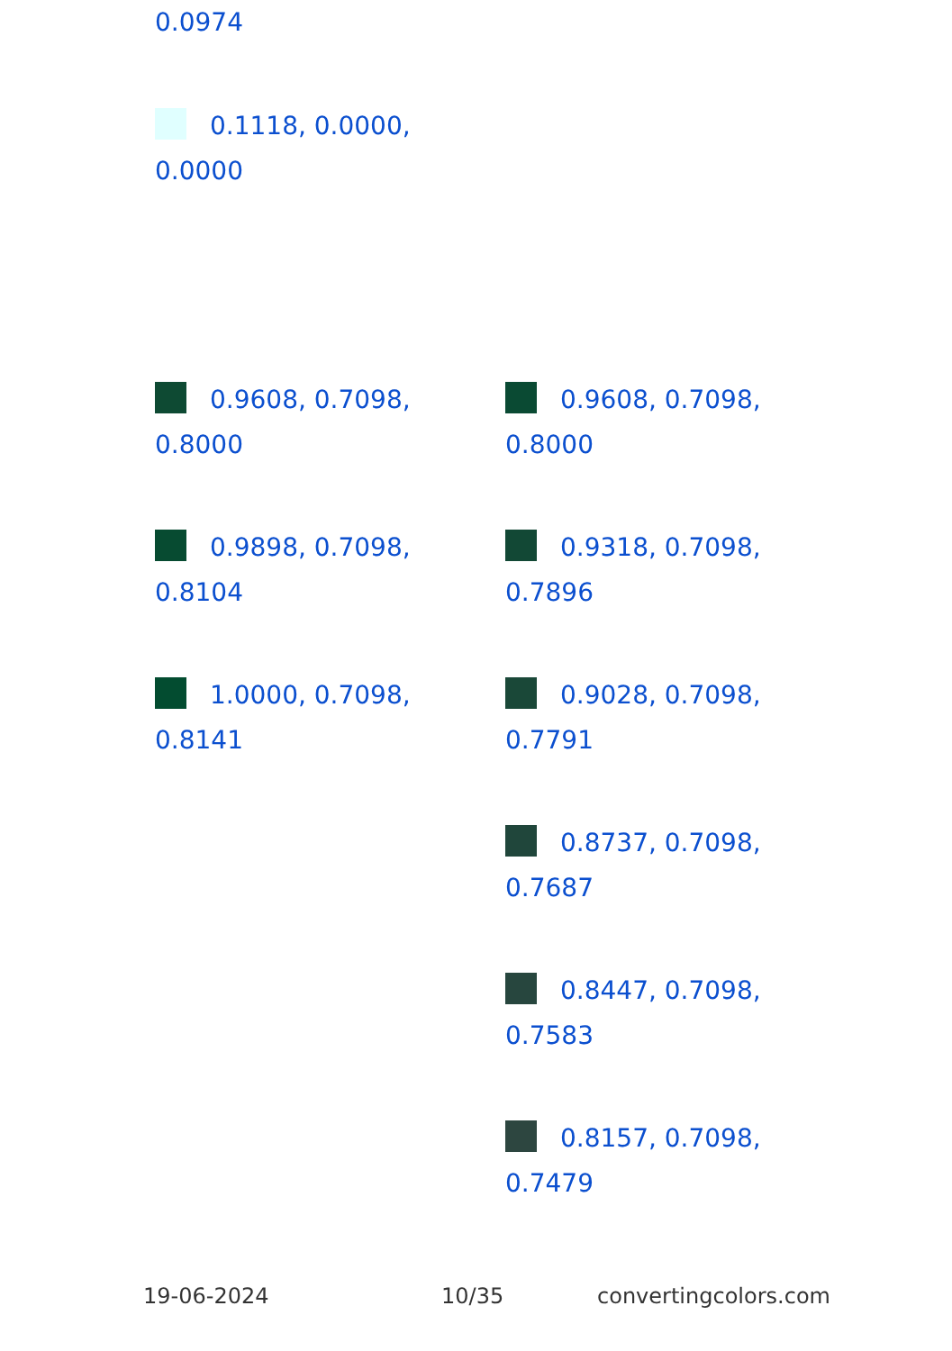0.0974
0.1118, 0.0000, 0.0000
0.9608, 0.7098, 0.8000
0.9608, 0.7098, 0.8000
0.9898, 0.7098, 0.8104
0.9318, 0.7098, 0.7896
1.0000, 0.7098, 0.8141
0.9028, 0.7098, 0.7791
0.8737, 0.7098, 0.7687
0.8447, 0.7098, 0.7583
0.8157, 0.7098, 0.7479
19-06-2024 10/35 convertingcolors.com